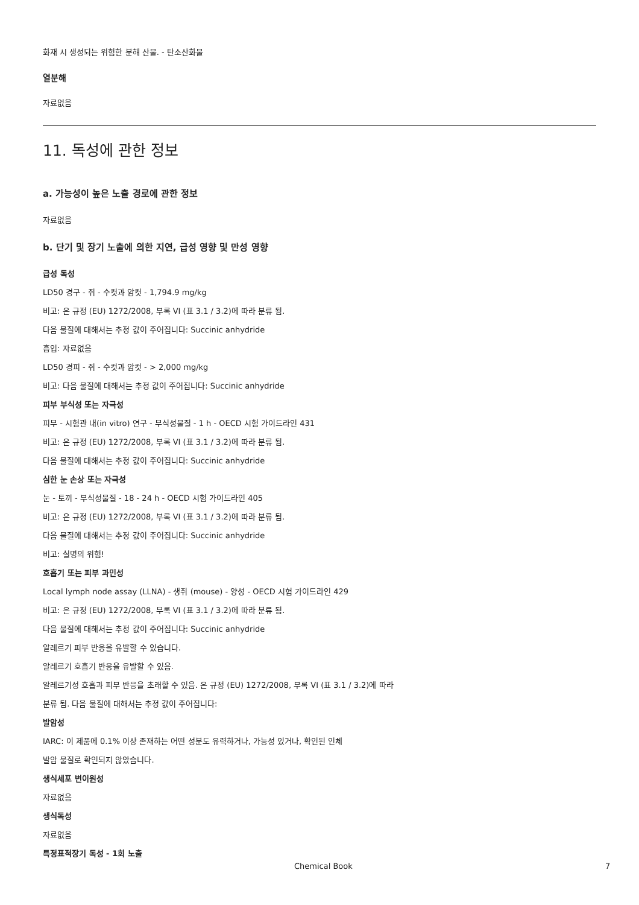화재 시 생성되는 위험한 분해 산물. - 탄소산화물
열분해
자료없음
11. 독성에 관한 정보
a. 가능성이 높은 노출 경로에 관한 정보
자료없음
b. 단기 및 장기 노출에 의한 지연, 급성 영향 및 만성 영향
급성 독성
LD50 경구 - 쥐 - 수컷과 암컷 - 1,794.9 mg/kg
비고: 은 규정 (EU) 1272/2008, 부록 VI (표 3.1 / 3.2)에 따라 분류 됨.
다음 물질에 대해서는 추정 값이 주어집니다: Succinic anhydride
흡입: 자료없음
LD50 경피 - 쥐 - 수컷과 암컷 - > 2,000 mg/kg
비고: 다음 물질에 대해서는 추정 값이 주어집니다: Succinic anhydride
피부 부식성 또는 자극성
피부 - 시험관 내(in vitro) 연구 - 부식성물질 - 1 h - OECD 시험 가이드라인 431
비고: 은 규정 (EU) 1272/2008, 부록 VI (표 3.1 / 3.2)에 따라 분류 됨.
다음 물질에 대해서는 추정 값이 주어집니다: Succinic anhydride
심한 눈 손상 또는 자극성
눈 - 토끼 - 부식성물질 - 18 - 24 h - OECD 시험 가이드라인 405
비고: 은 규정 (EU) 1272/2008, 부록 VI (표 3.1 / 3.2)에 따라 분류 됨.
다음 물질에 대해서는 추정 값이 주어집니다: Succinic anhydride
비고: 실명의 위험!
호흡기 또는 피부 과민성
Local lymph node assay (LLNA) - 생쥐 (mouse) - 양성 - OECD 시험 가이드라인 429
비고: 은 규정 (EU) 1272/2008, 부록 VI (표 3.1 / 3.2)에 따라 분류 됨.
다음 물질에 대해서는 추정 값이 주어집니다: Succinic anhydride
알레르기 피부 반응을 유발할 수 있습니다.
알레르기 호흡기 반응을 유발할 수 있음.
알레르기성 호흡과 피부 반응을 초래할 수 있음. 은 규정 (EU) 1272/2008, 부록 VI (표 3.1 / 3.2)에 따라
분류 됨. 다음 물질에 대해서는 추정 값이 주어집니다:
발암성
IARC: 이 제품에 0.1% 이상 존재하는 어떤 성분도 유력하거나, 가능성 있거나, 확인된 인체
발암 물질로 확인되지 않았습니다.
생식세포 변이원성
자료없음
생식독성
자료없음
특정표적장기 독성 - 1회 노출
Chemical Book 7